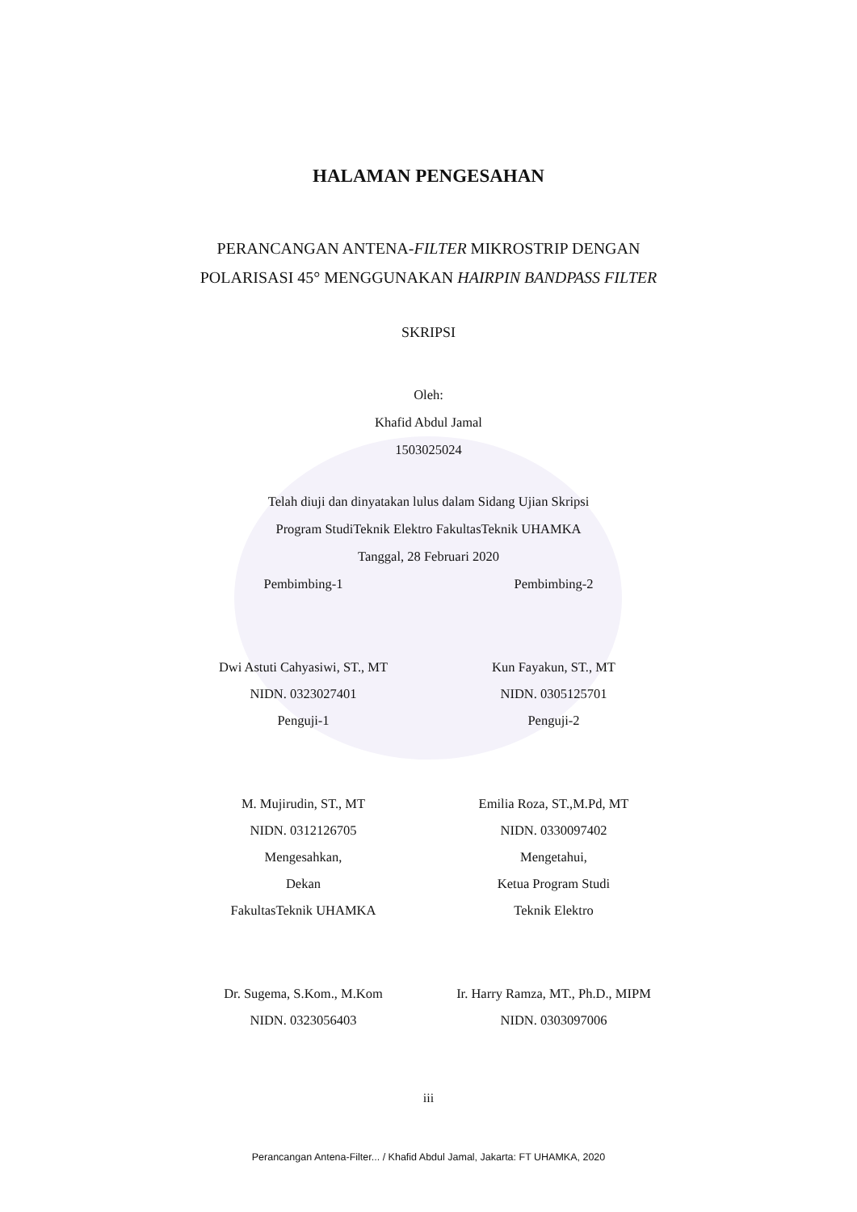HALAMAN PENGESAHAN
PERANCANGAN ANTENA-FILTER MIKROSTRIP DENGAN
POLARISASI 45° MENGGUNAKAN HAIRPIN BANDPASS FILTER
SKRIPSI
Oleh:
Khafid Abdul Jamal
1503025024
Telah diuji dan dinyatakan lulus dalam Sidang Ujian Skripsi
Program StudiTeknik Elektro FakultasTeknik UHAMKA
Tanggal, 28 Februari 2020
Pembimbing-1
Dwi Astuti Cahyasiwi, ST., MT
NIDN. 0323027401
Penguji-1
M. Mujirudin, ST., MT
NIDN. 0312126705
Mengesahkan,
Dekan
FakultasTeknik UHAMKA
Dr. Sugema, S.Kom., M.Kom
NIDN. 0323056403
Pembimbing-2
Kun Fayakun, ST., MT
NIDN. 0305125701
Penguji-2
Emilia Roza, ST.,M.Pd, MT
NIDN. 0330097402
Mengetahui,
Ketua Program Studi
Teknik Elektro
Ir. Harry Ramza, MT., Ph.D., MIPM
NIDN. 0303097006
iii
Perancangan Antena-Filter... / Khafid Abdul Jamal, Jakarta: FT UHAMKA, 2020